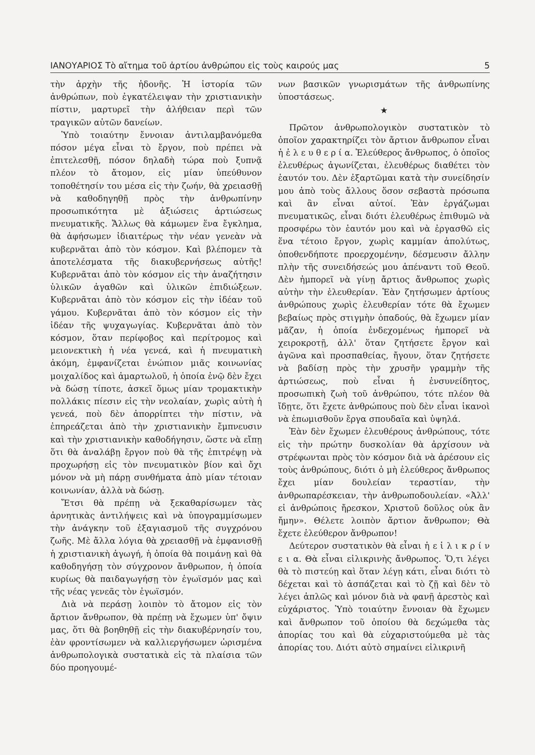ΙΑΝΟΥΑΡΙΟΣ Τὸ αἴτημα τοῦ ἀρτίου ἀνθρώπου εἰς τοὺς καιρούς μας 5
τὴν ἀρχὴν τῆς ἡδονῆς. Ἡ ἱστορία τῶν ἀνθρώπων, ποὺ ἐγκατέλειψαν τὴν χριστιανικὴν πίστιν, μαρτυρεῖ τὴν ἀλήθειαν περὶ τῶν τραγικῶν αὐτῶν δανείων.
Ὑπὸ τοιαύτην ἔννοιαν ἀντιλαμβανόμεθα πόσον μέγα εἶναι τὸ ἔργον, ποὺ πρέπει νὰ ἐπιτελεσθῇ, πόσον δηλαδὴ τώρα ποὺ ξυπνᾷ πλέον τὸ ἄτομον, εἰς μίαν ὑπεύθυνον τοποθέτησίν του μέσα εἰς τὴν ζωήν, θὰ χρειασθῇ νὰ καθοδηγηθῇ πρὸς τὴν ἀνθρωπίνην προσωπικότητα μὲ ἀξιώσεις ἀρτιώσεως πνευματικῆς. Ἄλλως θὰ κάμωμεν ἕνα ἔγκλημα, θὰ ἀφήσωμεν ἰδιαιτέρως τὴν νέαν γενεὰν νὰ κυβερνᾶται ἀπὸ τὸν κόσμον. Καὶ βλέπομεν τὰ ἀποτελέσματα τῆς διακυβερνήσεως αὐτῆς! Κυβερνᾶται ἀπὸ τὸν κόσμον εἰς τὴν ἀναζήτησιν ὑλικῶν ἀγαθῶν καὶ ὑλικῶν ἐπιδιώξεων. Κυβερνᾶται ἀπὸ τὸν κόσμον εἰς τὴν ἰδέαν τοῦ γάμου. Κυβερνᾶται ἀπὸ τὸν κόσμον εἰς τὴν ἰδέαν τῆς ψυχαγωγίας. Κυβερνᾶται ἀπὸ τὸν κόσμον, ὅταν περίφοβος καὶ περίτρομος καὶ μειονεκτικὴ ἡ νέα γενεά, καὶ ἡ πνευματικὴ ἀκόμη, ἐμφανίζεται ἐνώπιον μιᾶς κοινωνίας μοιχαλίδος καὶ ἁμαρτωλοῦ, ἡ ὁποία ἐνῷ δὲν ἔχει νὰ δώσῃ τίποτε, ἀσκεῖ ὅμως μίαν τρομακτικὴν πολλάκις πίεσιν εἰς τὴν νεολαίαν, χωρὶς αὐτὴ ἡ γενεά, ποὺ δὲν ἀπορρίπτει τὴν πίστιν, νὰ ἐπηρεάζεται ἀπὸ τὴν χριστιανικὴν ἔμπνευσιν καὶ τὴν χριστιανικὴν καθοδήγησιν, ὥστε νὰ εἴπῃ ὅτι θὰ ἀναλάβῃ ἔργον ποὺ θὰ τῆς ἐπιτρέψῃ νὰ προχωρήσῃ εἰς τὸν πνευματικὸν βίον καὶ ὄχι μόνον νὰ μὴ πάρῃ συνθήματα ἀπὸ μίαν τέτοιαν κοινωνίαν, ἀλλὰ νὰ δώσῃ.
Ἔτσι θὰ πρέπῃ νὰ ξεκαθαρίσωμεν τὰς ἀρνητικὰς ἀντιλήψεις καὶ νὰ ὑπογραμμίσωμεν τὴν ἀνάγκην τοῦ ἐξαγιασμοῦ τῆς συγχρόνου ζωῆς. Μὲ ἄλλα λόγια θὰ χρειασθῇ νὰ ἐμφανισθῇ ἡ χριστιανικὴ ἀγωγή, ἡ ὁποία θὰ ποιμάνῃ καὶ θὰ καθοδηγήσῃ τὸν σύγχρονον ἄνθρωπον, ἡ ὁποία κυρίως θὰ παιδαγωγήσῃ τὸν ἐγωϊσμόν μας καὶ τῆς νέας γενεᾶς τὸν ἐγωϊσμόν.
Διὰ νὰ περάσῃ λοιπὸν τὸ ἄτομον εἰς τὸν ἄρτιον ἄνθρωπον, θὰ πρέπῃ νὰ ἔχωμεν ὑπ' ὄψιν μας, ὅτι θὰ βοηθηθῇ εἰς τὴν διακυβέρνησίν του, ἐὰν φροντίσωμεν νὰ καλλιεργήσωμεν ὡρισμένα ἀνθρωπολογικὰ συστατικὰ εἰς τὰ πλαίσια τῶν δύο προηγουμέ-
νων βασικῶν γνωρισμάτων τῆς ἀνθρωπίνης ὑποστάσεως.
★
Πρῶτον ἀνθρωπολογικὸν συστατικὸν τὸ ὁποῖον χαρακτηρίζει τὸν ἄρτιον ἄνθρωπον εἶναι ἡ ἐ λ ε υ θ ε ρ ί α. Ἐλεύθερος ἄνθρωπος, ὁ ὁποῖος ἐλευθέρως ἀγωνίζεται, ἐλευθέρως διαθέτει τὸν ἑαυτόν του. Δὲν ἐξαρτῶμαι κατὰ τὴν συνείδησίν μου ἀπὸ τοὺς ἄλλους ὅσον σεβαστὰ πρόσωπα καὶ ἂν εἶναι αὐτοί. Ἐὰν ἐργάζωμαι πνευματικῶς, εἶναι διότι ἐλευθέρως ἐπιθυμῶ νὰ προσφέρω τὸν ἑαυτόν μου καὶ νὰ ἐργασθῶ εἰς ἕνα τέτοιο ἔργον, χωρὶς καμμίαν ἀπολύτως, ὁποθενδήποτε προερχομένην, δέσμευσιν ἄλλην πλὴν τῆς συνειδήσεώς μου ἀπέναντι τοῦ Θεοῦ. Δὲν ἠμπορεῖ νὰ γίνῃ ἄρτιος ἄνθρωπος χωρὶς αὐτὴν τὴν ἐλευθερίαν. Ἐὰν ζητήσωμεν ἀρτίους ἀνθρώπους χωρὶς ἐλευθερίαν τότε θὰ ἔχωμεν βεβαίως πρὸς στιγμὴν ὀπαδούς, θὰ ἔχωμεν μίαν μᾶζαν, ἡ ὁποία ἐνδεχομένως ἠμπορεῖ νὰ χειροκροτῇ, ἀλλ' ὅταν ζητήσετε ἔργον καὶ ἀγῶνα καὶ προσπαθείας, ἤγουν, ὅταν ζητήσετε νὰ βαδίσῃ πρὸς τὴν χρυσῆν γραμμὴν τῆς ἀρτιώσεως, ποὺ εἶναι ἡ ἐνσυνείδητος, προσωπικὴ ζωὴ τοῦ ἀνθρώπου, τότε πλέον θὰ ἴδῃτε, ὅτι ἔχετε ἀνθρώπους ποὺ δὲν εἶναι ἱκανοὶ νὰ ἐπωμισθοῦν ἔργα σπουδαῖα καὶ ὑψηλά.
Ἐὰν δὲν ἔχωμεν ἐλευθέρους ἀνθρώπους, τότε εἰς τὴν πρώτην δυσκολίαν θὰ ἀρχίσουν νὰ στρέφωνται πρὸς τὸν κόσμον διὰ νὰ ἀρέσουν εἰς τοὺς ἀνθρώπους, διότι ὁ μὴ ἐλεύθερος ἄνθρωπος ἔχει μίαν δουλείαν τεραστίαν, τὴν ἀνθρωπαρέσκειαν, τὴν ἀνθρωποδουλείαν. «Ἀλλ' εἰ ἀνθρώποις ἤρεσκον, Χριστοῦ δοῦλος οὐκ ἂν ἤμην». Θέλετε λοιπὸν ἄρτιον ἄνθρωπον; Θὰ ἔχετε ἐλεύθερον ἄνθρωπον!
Δεύτερον συστατικὸν θὰ εἶναι ἡ ε ἰ λ ι κ ρ ί ν ε ι α. Θὰ εἶναι εἰλικρινὴς ἄνθρωπος. Ὅ,τι λέγει θὰ τὸ πιστεύῃ καὶ ὅταν λέγῃ κάτι, εἶναι διότι τὸ δέχεται καὶ τὸ ἀσπάζεται καὶ τὸ ζῇ καὶ δὲν τὸ λέγει ἁπλῶς καὶ μόνον διὰ νὰ φανῇ ἀρεστὸς καὶ εὐχάριστος. Ὑπὸ τοιαύτην ἔννοιαν θὰ ἔχωμεν καὶ ἄνθρωπον τοῦ ὁποίου θὰ δεχώμεθα τὰς ἀπορίας του καὶ θὰ εὐχαριστούμεθα μὲ τὰς ἀπορίας του. Διότι αὐτὸ σημαίνει εἰλικρινῆ